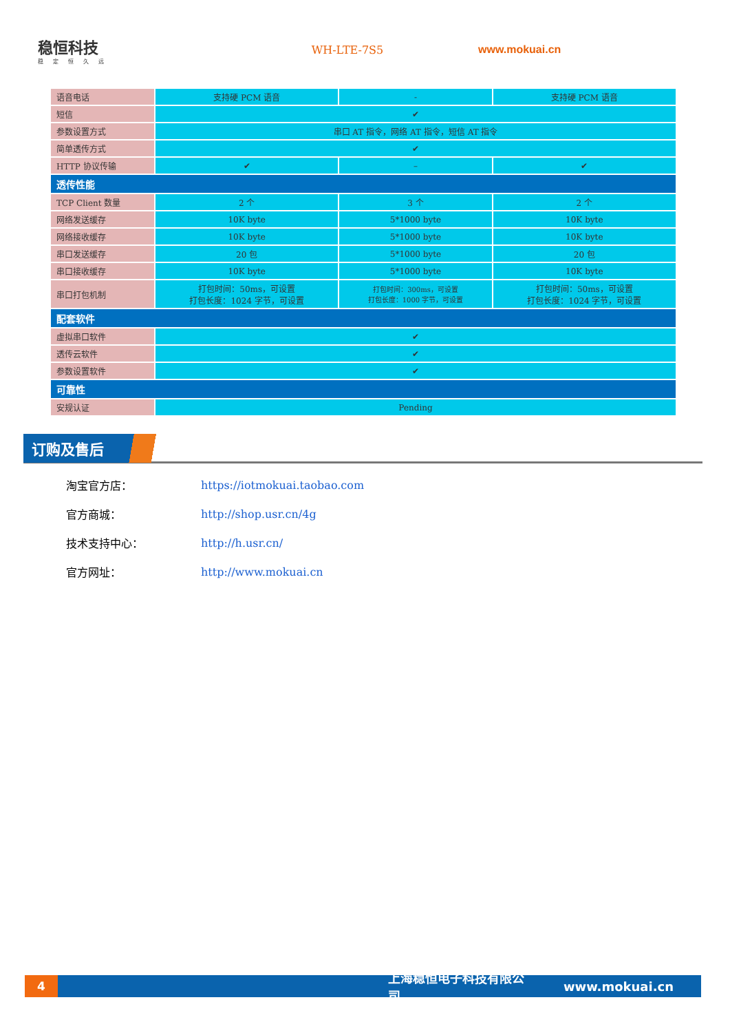稳恒科技
稳定恒久远
WH-LTE-7S5 www.mokuai.cn
| 语音电话 | 支持硬 PCM 语音 | - | 支持硬 PCM 语音 |
| 短信 | ✔ | | |
| 参数设置方式 | 串口 AT 指令，网络 AT 指令，短信 AT 指令 | | |
| 简单透传方式 | ✔ | | |
| HTTP 协议传输 | ✔ | – | ✔ |
| 透传性能 | | | |
| TCP Client 数量 | 2 个 | 3 个 | 2 个 |
| 网络发送缓存 | 10K byte | 5*1000 byte | 10K byte |
| 网络接收缓存 | 10K byte | 5*1000 byte | 10K byte |
| 串口发送缓存 | 20 包 | 5*1000 byte | 20 包 |
| 串口接收缓存 | 10K byte | 5*1000 byte | 10K byte |
| 串口打包机制 | 打包时间：50ms，可设置 打包长度：1024 字节，可设置 | 打包时间：300ms，可设置 打包长度：1000 字节，可设置 | 打包时间：50ms，可设置 打包长度：1024 字节，可设置 |
| 配套软件 | | | |
| 虚拟串口软件 | ✔ | | |
| 透传云软件 | ✔ | | |
| 参数设置软件 | ✔ | | |
| 可靠性 | | | |
| 安规认证 | Pending | | |
订购及售后
淘宝官方店： https://iotmokuai.taobao.com
官方商城： http://shop.usr.cn/4g
技术支持中心： http://h.usr.cn/
官方网址： http://www.mokuai.cn
4
上海稳恒电子科技有限公司 www.mokuai.cn